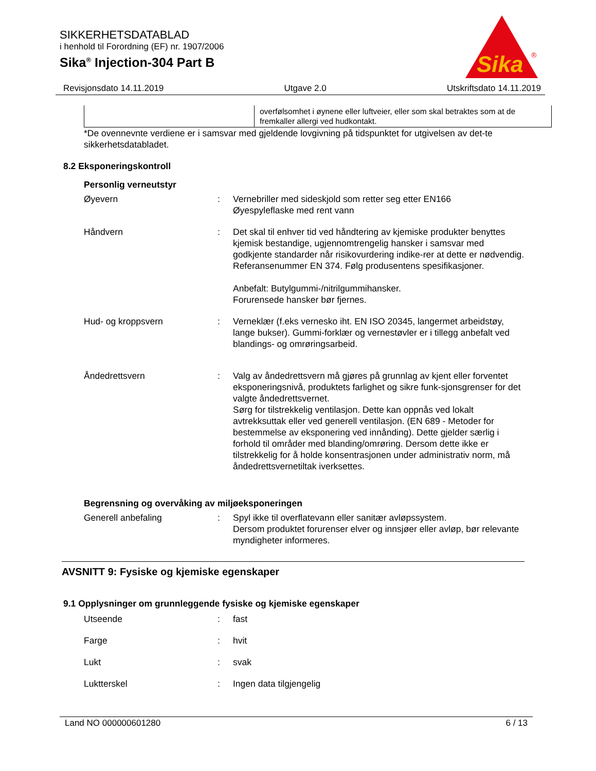SIKKERHETSDATABLAD
i henhold til Forordning (EF) nr. 1907/2006
Sika<sup>®</sup> Injection-304 Part B
Sika
®
Revisjonsdato 14.11.2019 Utgave 2.0 Utskriftsdato 14.11.2019
| | overfølsomhet i øynene eller luftveier, eller som skal betraktes som at de fremkaller allergi ved hudkontakt. |
*De ovennevnte verdiene er i samsvar med gjeldende lovgivning på tidspunktet for utgivelsen av det-te sikkerhetsdatabladet.
8.2 Eksponeringskontroll
Personlig verneutstyr
| Øyevern | : | Vernebriller med sideskjold som retter seg etter EN166 Øyespyleflaske med rent vann |
| Håndvern | : | Det skal til enhver tid ved håndtering av kjemiske produkter benyttes kjemisk bestandige, ugjennomtrengelig hansker i samsvar med godkjente standarder når risikovurdering indike-rer at dette er nødvendig. Referansenummer EN 374. Følg produsentens spesifikasjoner. Anbefalt: Butylgummi-/nitrilgummihansker. Forurensede hansker bør fjernes. |
| Hud- og kroppsvern | : | Verneklær (f.eks vernesko iht. EN ISO 20345, langermet arbeidstøy, lange bukser). Gummi-forklær og vernestøvler er i tillegg anbefalt ved blandings- og omrøringsarbeid. |
| Åndedrettsvern | : | Valg av åndedrettsvern må gjøres på grunnlag av kjent eller forventet eksponeringsnivå, produktets farlighet og sikre funk-sjonsgrenser for det valgte åndedrettsvernet. Sørg for tilstrekkelig ventilasjon. Dette kan oppnås ved lokalt avtrekksuttak eller ved generell ventilasjon. (EN 689 - Metoder for bestemmelse av eksponering ved innånding). Dette gjelder særlig i forhold til områder med blanding/omrøring. Dersom dette ikke er tilstrekkelig for å holde konsentrasjonen under administrativ norm, må åndedrettsvernetiltak iverksettes. |
Begrensning og overvåking av miljøeksponeringen
| Generell anbefaling | : | Spyl ikke til overflatevann eller sanitær avløpssystem. Dersom produktet forurenser elver og innsjøer eller avløp, bør relevante myndigheter informeres. |
AVSNITT 9: Fysiske og kjemiske egenskaper
9.1 Opplysninger om grunnleggende fysiske og kjemiske egenskaper
| Utseende | : | fast |
| Farge | : | hvit |
| Lukt | : | svak |
| Luktterskel | : | Ingen data tilgjengelig |
Land NO 000000601280 6 / 13